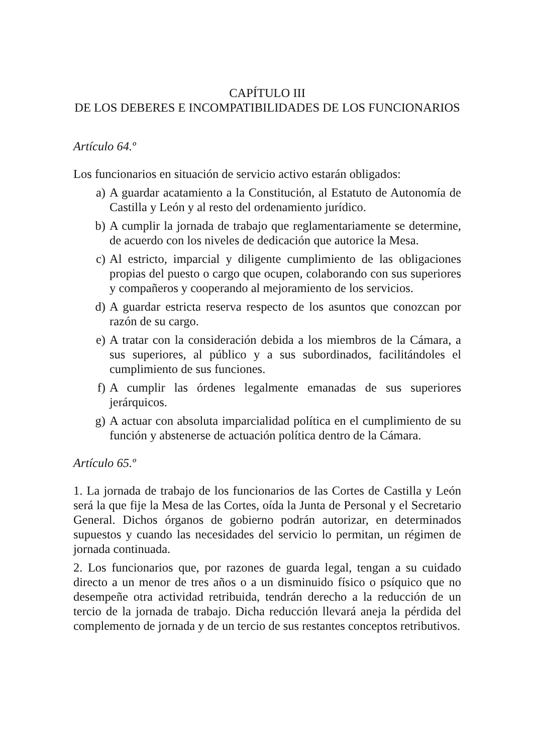CAPÍTULO III
DE LOS DEBERES E INCOMPATIBILIDADES DE LOS FUNCIONARIOS
Artículo 64.º
Los funcionarios en situación de servicio activo estarán obligados:
a) A guardar acatamiento a la Constitución, al Estatuto de Autonomía de Castilla y León y al resto del ordenamiento jurídico.
b) A cumplir la jornada de trabajo que reglamentariamente se determine, de acuerdo con los niveles de dedicación que autorice la Mesa.
c) Al estricto, imparcial y diligente cumplimiento de las obligaciones propias del puesto o cargo que ocupen, colaborando con sus superiores y compañeros y cooperando al mejoramiento de los servicios.
d) A guardar estricta reserva respecto de los asuntos que conozcan por razón de su cargo.
e) A tratar con la consideración debida a los miembros de la Cámara, a sus superiores, al público y a sus subordinados, facilitándoles el cumplimiento de sus funciones.
f) A cumplir las órdenes legalmente emanadas de sus superiores jerárquicos.
g) A actuar con absoluta imparcialidad política en el cumplimiento de su función y abstenerse de actuación política dentro de la Cámara.
Artículo 65.º
1. La jornada de trabajo de los funcionarios de las Cortes de Castilla y León será la que fije la Mesa de las Cortes, oída la Junta de Personal y el Secretario General. Dichos órganos de gobierno podrán autorizar, en determinados supuestos y cuando las necesidades del servicio lo permitan, un régimen de jornada continuada.
2. Los funcionarios que, por razones de guarda legal, tengan a su cuidado directo a un menor de tres años o a un disminuido físico o psíquico que no desempeñe otra actividad retribuida, tendrán derecho a la reducción de un tercio de la jornada de trabajo. Dicha reducción llevará aneja la pérdida del complemento de jornada y de un tercio de sus restantes conceptos retributivos.